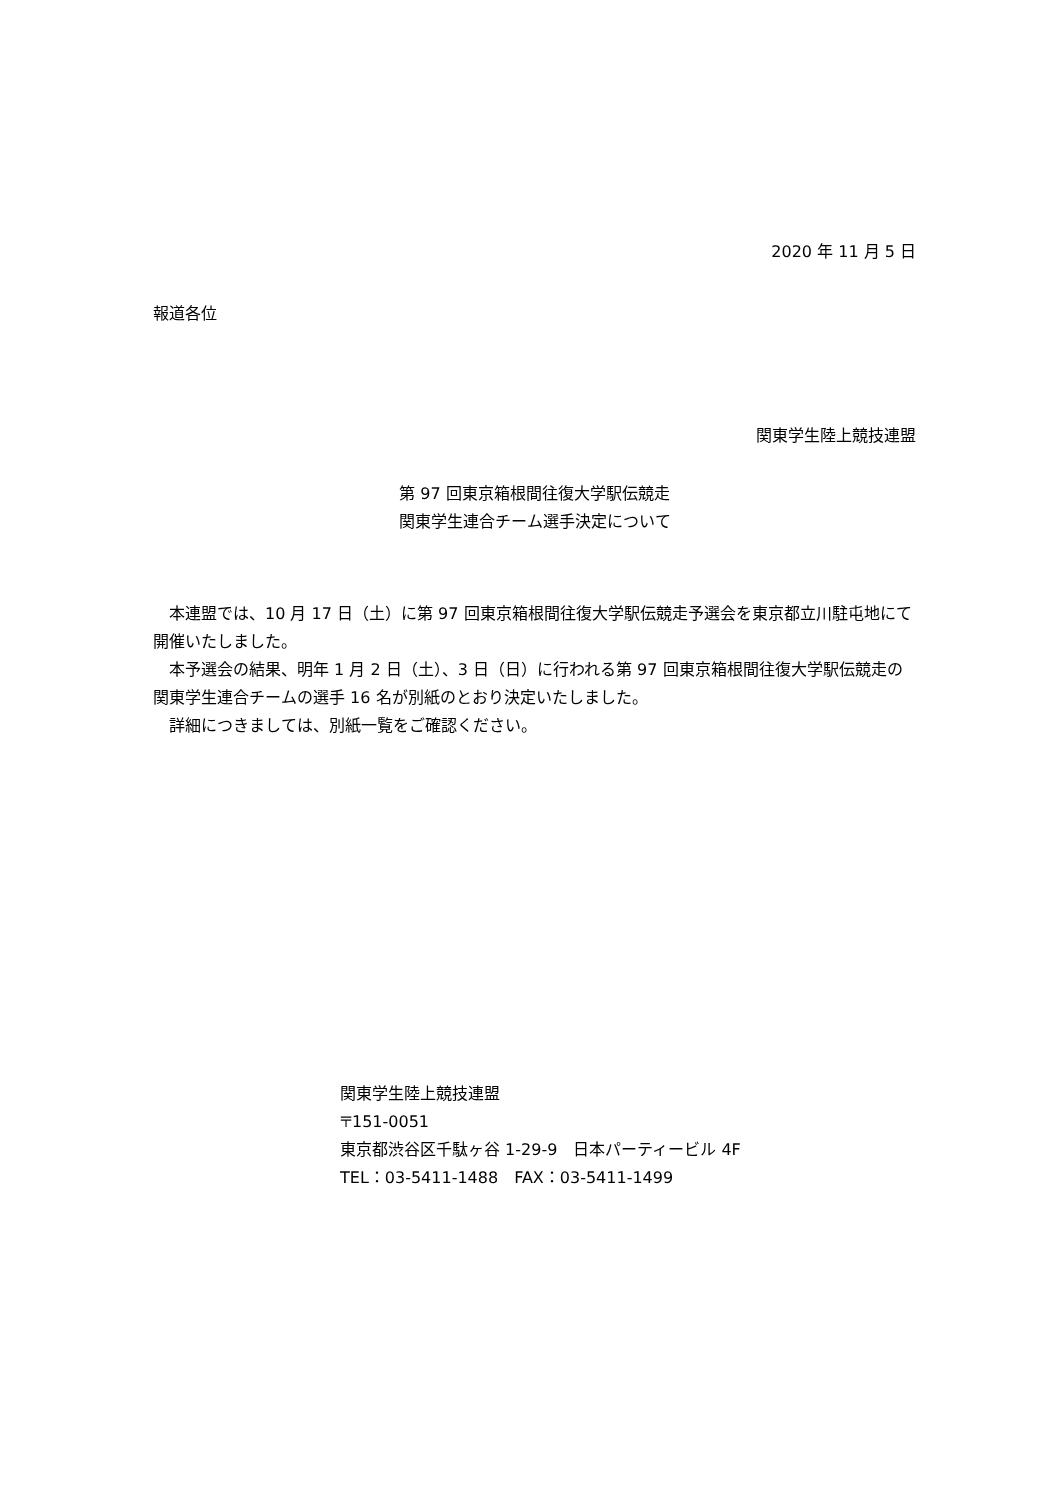2020 年 11 月 5 日
報道各位
関東学生陸上競技連盟
第 97 回東京箱根間往復大学駅伝競走
関東学生連合チーム選手決定について
　本連盟では、10 月 17 日（土）に第 97 回東京箱根間往復大学駅伝競走予選会を東京都立川駐屯地にて開催いたしました。
　本予選会の結果、明年 1 月 2 日（土）、3 日（日）に行われる第 97 回東京箱根間往復大学駅伝競走の関東学生連合チームの選手 16 名が別紙のとおり決定いたしました。
　詳細につきましては、別紙一覧をご確認ください。
関東学生陸上競技連盟
〒151-0051
東京都渋谷区千駄ヶ谷 1-29-9　日本パーティービル 4F
TEL：03-5411-1488　FAX：03-5411-1499